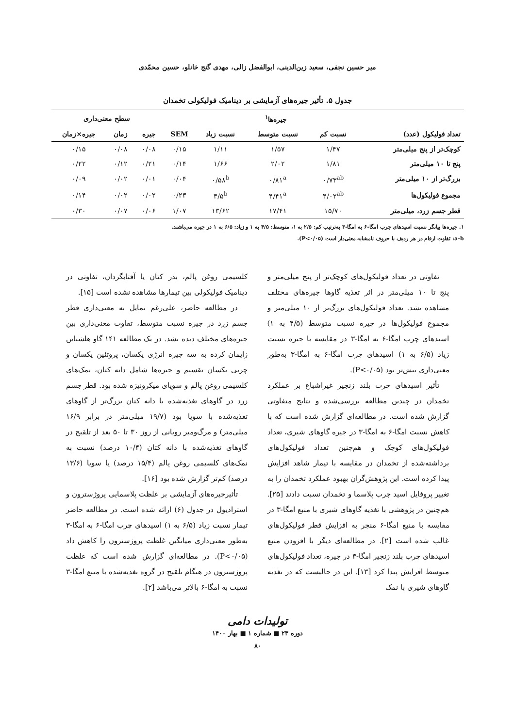میر حسین نجفی، سعید زین‌الدینی، ابوالفضل زالی، مهدی گنج خانلو، حسین محمّدی
جدول ۵. تأثیر جیره‌های آزمایشی بر دینامیک فولیکولی تخمدان
| | جیره‌ها<sup>۱</sup> | | | | سطح معنی‌داری | | |
| --- | --- | --- | --- | --- | --- | --- | --- |
| تعداد فولیکول (عدد) | نسبت کم | نسبت متوسط | نسبت زیاد | SEM | جیره | زمان | جیره×زمان |
| کوچک‌تر از پنج میلی‌متر | ۱/۴۷ | ۱/۵۷ | ۱/۱۱ | ۰/۱۵ | ۰/۰۸ | ۰/۰۸ | ۰/۱۵ |
| پنج تا ۱۰ میلی‌متر | ۱/۸۱ | ۲/۰۲ | ۱/۶۶ | ۰/۱۴ | ۰/۲۱ | ۰/۱۲ | ۰/۲۲ |
| بزرگ‌تر از ۱۰ میلی‌متر | ۰/۷۳<sup>ab</sup> | ۰/۸۱<sup>a</sup> | ۰/۵۸<sup>b</sup> | ۰/۰۴ | ۰/۰۱ | ۰/۰۲ | ۰/۰۹ |
| مجموع فولیکول‌ها | ۴/۰۲<sup>ab</sup> | ۴/۴۱<sup>a</sup> | ۳/۵<sup>b</sup> | ۰/۲۳ | ۰/۰۲ | ۰/۰۲ | ۰/۱۴ |
| قطر جسم زرد، میلی‌متر | ۱۵/۷۰ | ۱۷/۴۱ | ۱۳/۶۲ | ۱/۰۷ | ۰/۰۶ | ۰/۰۷ | ۰/۳۰ |
۱. جیره‌ها بیانگر نسبت اسیدهای چرب امگا-۶ به امگا-۳ به‌ترتیب کم: ۲/۵ به ۱، متوسط: ۴/۵ به ۱ و زیاد: ۶/۵ به ۱ در جیره می‌باشند.
a-b: تفاوت ارقام در هر ردیف با حروف نامشابه معنی‌دار است (P<۰/۰۵).
تفاوتی در تعداد فولیکول‌های کوچک‌تر از پنج میلی‌متر و پنج تا ۱۰ میلی‌متر در اثر تغذیه گاوها جیره‌های مختلف مشاهده نشد. تعداد فولیکول‌های بزرگ‌تر از ۱۰ میلی‌متر و مجموع فولیکول‌ها در جیره نسبت متوسط (۴/۵ به ۱) اسیدهای چرب امگا-۶ به امگا-۳ در مقایسه با جیره نسبت زیاد (۶/۵ به ۱) اسیدهای چرب امگا-۶ به امگا-۳ به‌طور معنی‌داری بیش‌تر بود (P<۰/۰۵).
تأثیر اسیدهای چرب بلند زنجیر غیراشباع بر عملکرد تخمدان در چندین مطالعه بررسی‌شده و نتایج متفاوتی گزارش شده است. در مطالعه‌ای گزارش شده است که با کاهش نسبت امگا-۶ به امگا-۳ در جیره گاوهای شیری، تعداد فولیکول‌های کوچک و هم‌چنین تعداد فولیکول‌های برداشته‌شده از تخمدان در مقایسه با تیمار شاهد افزایش پیدا کرده است. این پژوهش‌گران بهبود عملکرد تخمدان را به تغییر پروفایل اسید چرب پلاسما و تخمدان نسبت دادند [۲۵]. هم‌چنین در پژوهشی با تغذیه گاوهای شیری با منبع امگا-۳ در مقایسه با منبع امگا-۶ منجر به افزایش قطر فولیکول‌های غالب شده است [۲]. در مطالعه‌ای دیگر با افزودن منبع اسیدهای چرب بلند زنجیر امگا-۳ در جیره، تعداد فولیکول‌های متوسط افزایش پیدا کرد [۱۳]. این در حالیست که در تغذیه گاوهای شیری با نمک
کلسیمی روغن پالم، بذر کتان یا آفتابگردان، تفاوتی در دینامیک فولیکولی بین تیمارها مشاهده نشده است [۱۵].
در مطالعه حاضر، علی‌رغم تمایل به معنی‌داری قطر جسم زرد در جیره نسبت متوسط، تفاوت معنی‌داری بین جیره‌های مختلف دیده نشد. در یک مطالعه ۱۴۱ گاو هلشتاین زایمان کرده به سه جیره انرژی یکسان، پروتئین یکسان و چربی یکسان تقسیم و جیره‌ها شامل دانه کتان، نمک‌های کلسیمی روغن پالم و سویای میکرونیزه شده بود. قطر جسم زرد در گاوهای تغذیه‌شده با دانه کتان بزرگ‌تر از گاوهای تغذیه‌شده با سویا بود (۱۹/۷ میلی‌متر در برابر ۱۶/۹ میلی‌متر) و مرگ‌ومیر رویانی از روز ۳۰ تا ۵۰ بعد از تلقیح در گاوهای تغذیه‌شده با دانه کتان (۱۰/۴ درصد) نسبت به نمک‌های کلسیمی روغن پالم (۱۵/۴ درصد) یا سویا (۱۳/۶ درصد) کم‌تر گزارش شده بود [۱۶].
تأثیرجیره‌های آزمایشی بر غلظت پلاسمایی پروژسترون و استرادیول در جدول (۶) ارائه شده است. در مطالعه حاضر تیمار نسبت زیاد (۶/۵ به ۱) اسیدهای چرب امگا-۶ به امگا-۳ به‌طور معنی‌داری میانگین غلظت پروژسترون را کاهش داد (P<۰/۰۵). در مطالعه‌ای گزارش شده است که غلظت پروژسترون در هنگام تلقیح در گروه تغذیه‌شده با منبع امگا-۳ نسبت به امگا-۶ بالاتر می‌باشد [۲].
تولیدات دامی
دوره ۲۳ ■ شماره ۱ ■ بهار ۱۴۰۰
۸۰